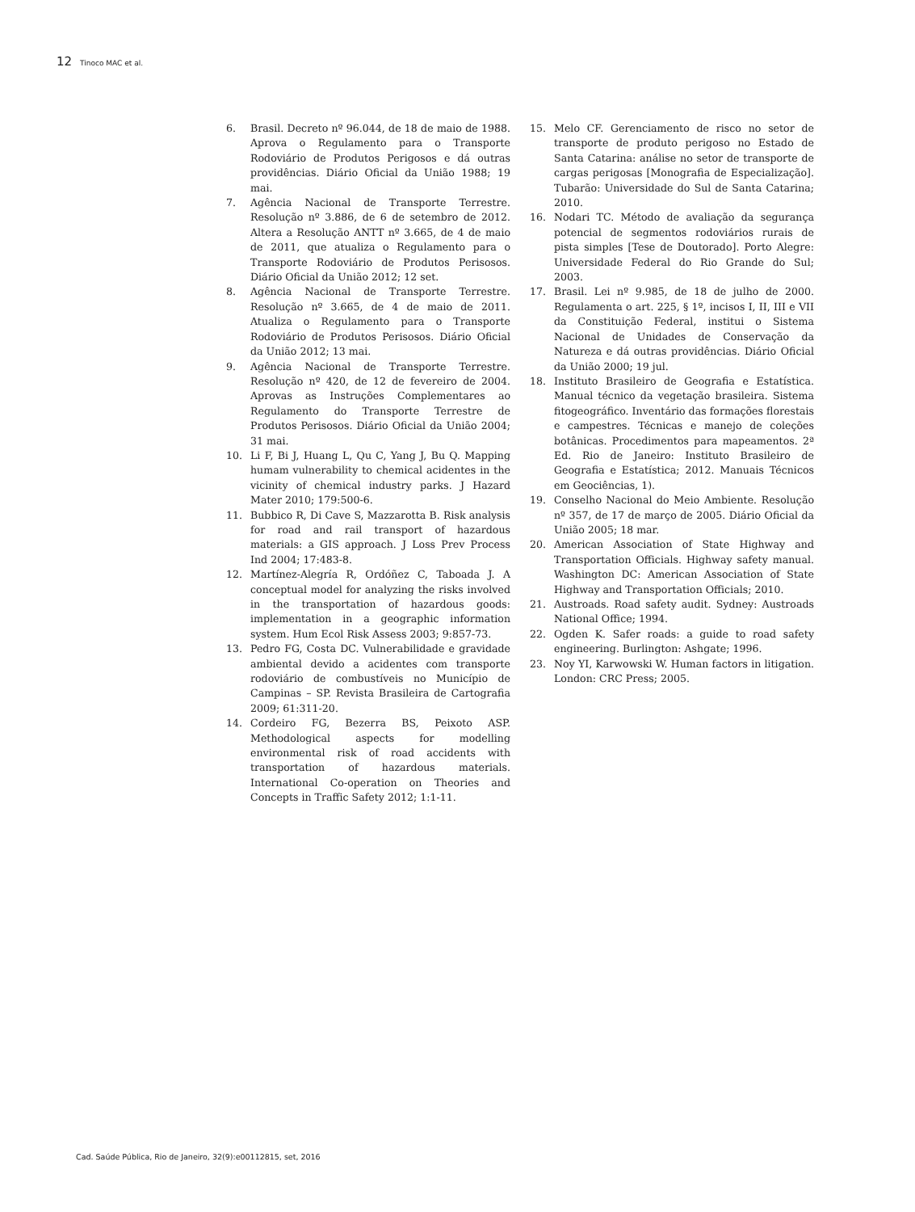12 Tinoco MAC et al.
6. Brasil. Decreto nº 96.044, de 18 de maio de 1988. Aprova o Regulamento para o Transporte Rodoviário de Produtos Perigosos e dá outras providências. Diário Oficial da União 1988; 19 mai.
7. Agência Nacional de Transporte Terrestre. Resolução nº 3.886, de 6 de setembro de 2012. Altera a Resolução ANTT nº 3.665, de 4 de maio de 2011, que atualiza o Regulamento para o Transporte Rodoviário de Produtos Perisosos. Diário Oficial da União 2012; 12 set.
8. Agência Nacional de Transporte Terrestre. Resolução nº 3.665, de 4 de maio de 2011. Atualiza o Regulamento para o Transporte Rodoviário de Produtos Perisosos. Diário Oficial da União 2012; 13 mai.
9. Agência Nacional de Transporte Terrestre. Resolução nº 420, de 12 de fevereiro de 2004. Aprovas as Instruções Complementares ao Regulamento do Transporte Terrestre de Produtos Perisosos. Diário Oficial da União 2004; 31 mai.
10. Li F, Bi J, Huang L, Qu C, Yang J, Bu Q. Mapping humam vulnerability to chemical acidentes in the vicinity of chemical industry parks. J Hazard Mater 2010; 179:500-6.
11. Bubbico R, Di Cave S, Mazzarotta B. Risk analysis for road and rail transport of hazardous materials: a GIS approach. J Loss Prev Process Ind 2004; 17:483-8.
12. Martínez-Alegría R, Ordóñez C, Taboada J. A conceptual model for analyzing the risks involved in the transportation of hazardous goods: implementation in a geographic information system. Hum Ecol Risk Assess 2003; 9:857-73.
13. Pedro FG, Costa DC. Vulnerabilidade e gravidade ambiental devido a acidentes com transporte rodoviário de combustíveis no Município de Campinas – SP. Revista Brasileira de Cartografia 2009; 61:311-20.
14. Cordeiro FG, Bezerra BS, Peixoto ASP. Methodological aspects for modelling environmental risk of road accidents with transportation of hazardous materials. International Co-operation on Theories and Concepts in Traffic Safety 2012; 1:1-11.
15. Melo CF. Gerenciamento de risco no setor de transporte de produto perigoso no Estado de Santa Catarina: análise no setor de transporte de cargas perigosas [Monografia de Especialização]. Tubarão: Universidade do Sul de Santa Catarina; 2010.
16. Nodari TC. Método de avaliação da segurança potencial de segmentos rodoviários rurais de pista simples [Tese de Doutorado]. Porto Alegre: Universidade Federal do Rio Grande do Sul; 2003.
17. Brasil. Lei nº 9.985, de 18 de julho de 2000. Regulamenta o art. 225, § 1º, incisos I, II, III e VII da Constituição Federal, institui o Sistema Nacional de Unidades de Conservação da Natureza e dá outras providências. Diário Oficial da União 2000; 19 jul.
18. Instituto Brasileiro de Geografia e Estatística. Manual técnico da vegetação brasileira. Sistema fitogeográfico. Inventário das formações florestais e campestres. Técnicas e manejo de coleções botânicas. Procedimentos para mapeamentos. 2ª Ed. Rio de Janeiro: Instituto Brasileiro de Geografia e Estatística; 2012. Manuais Técnicos em Geociências, 1).
19. Conselho Nacional do Meio Ambiente. Resolução nº 357, de 17 de março de 2005. Diário Oficial da União 2005; 18 mar.
20. American Association of State Highway and Transportation Officials. Highway safety manual. Washington DC: American Association of State Highway and Transportation Officials; 2010.
21. Austroads. Road safety audit. Sydney: Austroads National Office; 1994.
22. Ogden K. Safer roads: a guide to road safety engineering. Burlington: Ashgate; 1996.
23. Noy YI, Karwowski W. Human factors in litigation. London: CRC Press; 2005.
Cad. Saúde Pública, Rio de Janeiro, 32(9):e00112815, set, 2016